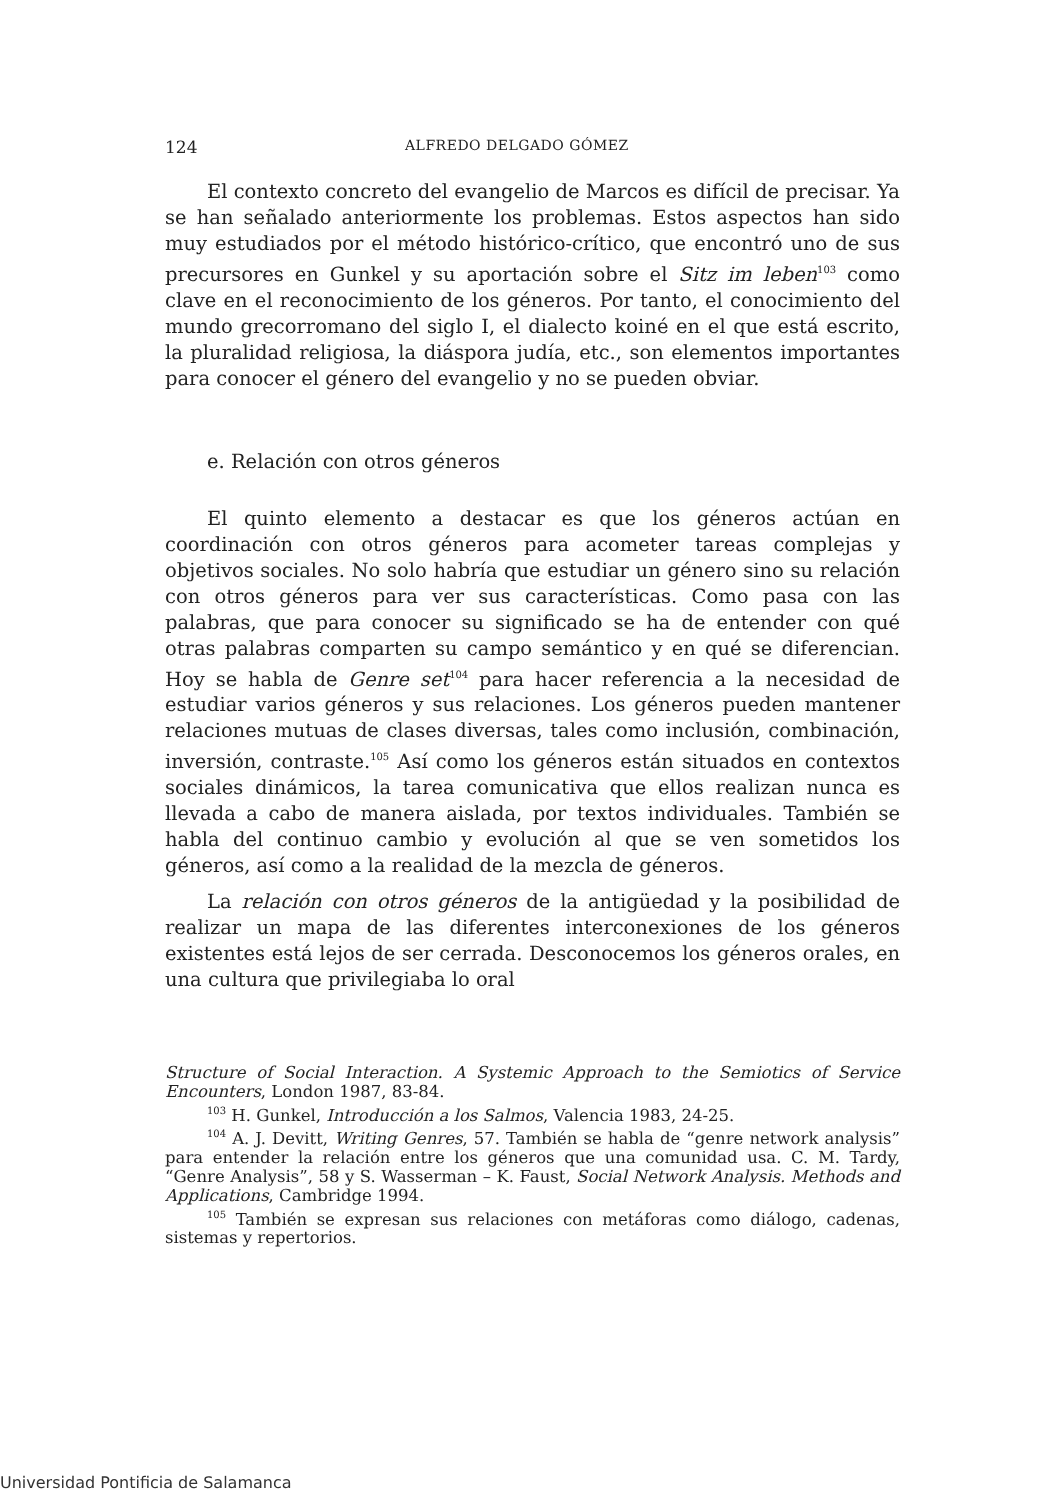124 ALFREDO DELGADO GÓMEZ
El contexto concreto del evangelio de Marcos es difícil de precisar. Ya se han señalado anteriormente los problemas. Estos aspectos han sido muy estudiados por el método histórico-crítico, que encontró uno de sus precursores en Gunkel y su aportación sobre el Sitz im leben<sup>103</sup> como clave en el reconocimiento de los géneros. Por tanto, el conocimiento del mundo grecorromano del siglo I, el dialecto koiné en el que está escrito, la pluralidad religiosa, la diáspora judía, etc., son elementos importantes para conocer el género del evangelio y no se pueden obviar.
e. Relación con otros géneros
El quinto elemento a destacar es que los géneros actúan en coordinación con otros géneros para acometer tareas complejas y objetivos sociales. No solo habría que estudiar un género sino su relación con otros géneros para ver sus características. Como pasa con las palabras, que para conocer su significado se ha de entender con qué otras palabras comparten su campo semántico y en qué se diferencian. Hoy se habla de Genre set<sup>104</sup> para hacer referencia a la necesidad de estudiar varios géneros y sus relaciones. Los géneros pueden mantener relaciones mutuas de clases diversas, tales como inclusión, combinación, inversión, contraste.<sup>105</sup> Así como los géneros están situados en contextos sociales dinámicos, la tarea comunicativa que ellos realizan nunca es llevada a cabo de manera aislada, por textos individuales. También se habla del continuo cambio y evolución al que se ven sometidos los géneros, así como a la realidad de la mezcla de géneros.
La relación con otros géneros de la antigüedad y la posibilidad de realizar un mapa de las diferentes interconexiones de los géneros existentes está lejos de ser cerrada. Desconocemos los géneros orales, en una cultura que privilegiaba lo oral
Structure of Social Interaction. A Systemic Approach to the Semiotics of Service Encounters, London 1987, 83-84.
<sup>103</sup> H. Gunkel, Introducción a los Salmos, Valencia 1983, 24-25.
<sup>104</sup> A. J. Devitt, Writing Genres, 57. También se habla de “genre network analysis” para entender la relación entre los géneros que una comunidad usa. C. M. Tardy, “Genre Analysis”, 58 y S. Wasserman – K. Faust, Social Network Analysis. Methods and Applications, Cambridge 1994.
<sup>105</sup> También se expresan sus relaciones con metáforas como diálogo, cadenas, sistemas y repertorios.
Universidad Pontificia de Salamanca